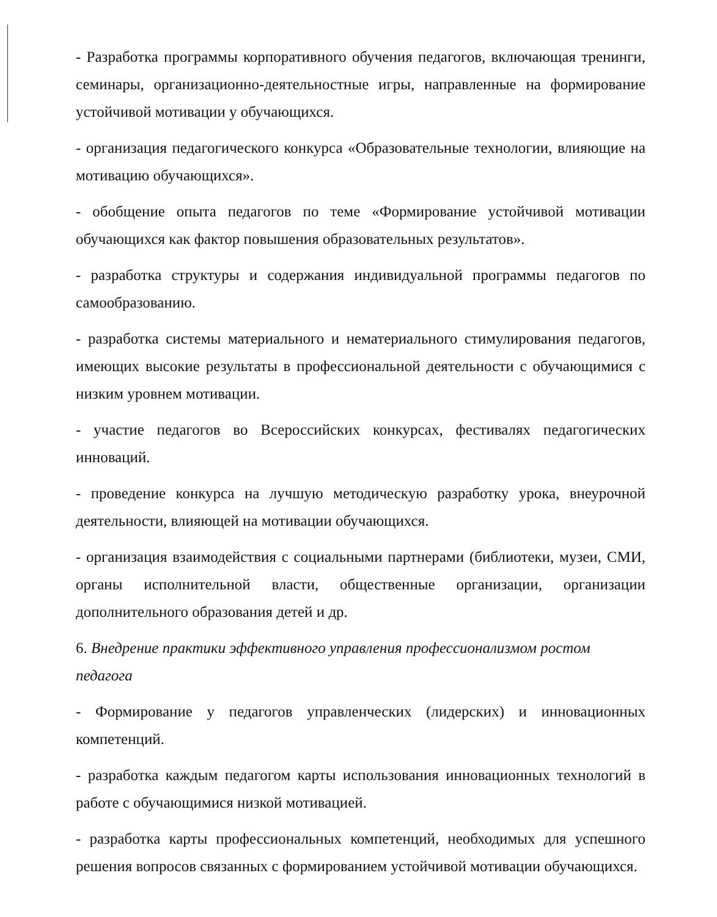- Разработка программы корпоративного обучения педагогов, включающая тренинги, семинары, организационно-деятельностные игры, направленные на формирование устойчивой мотивации у обучающихся.
- организация педагогического конкурса «Образовательные технологии, влияющие на мотивацию обучающихся».
- обобщение опыта педагогов по теме «Формирование устойчивой мотивации обучающихся как фактор повышения образовательных результатов».
- разработка структуры и содержания индивидуальной программы педагогов по самообразованию.
- разработка системы материального и нематериального стимулирования педагогов, имеющих высокие результаты в профессиональной деятельности с обучающимися с низким уровнем мотивации.
- участие педагогов во Всероссийских конкурсах, фестивалях педагогических инноваций.
- проведение конкурса на лучшую методическую разработку урока, внеурочной деятельности, влияющей на мотивации обучающихся.
- организация взаимодействия с социальными партнерами (библиотеки, музеи, СМИ, органы исполнительной власти, общественные организации, организации дополнительного образования детей и др.
6. Внедрение практики эффективного управления профессионализмом ростом педагога
- Формирование у педагогов управленческих (лидерских) и инновационных компетенций.
- разработка каждым педагогом карты использования инновационных технологий в работе с обучающимися низкой мотивацией.
- разработка карты профессиональных компетенций, необходимых для успешного решения вопросов связанных с формированием устойчивой мотивации обучающихся.